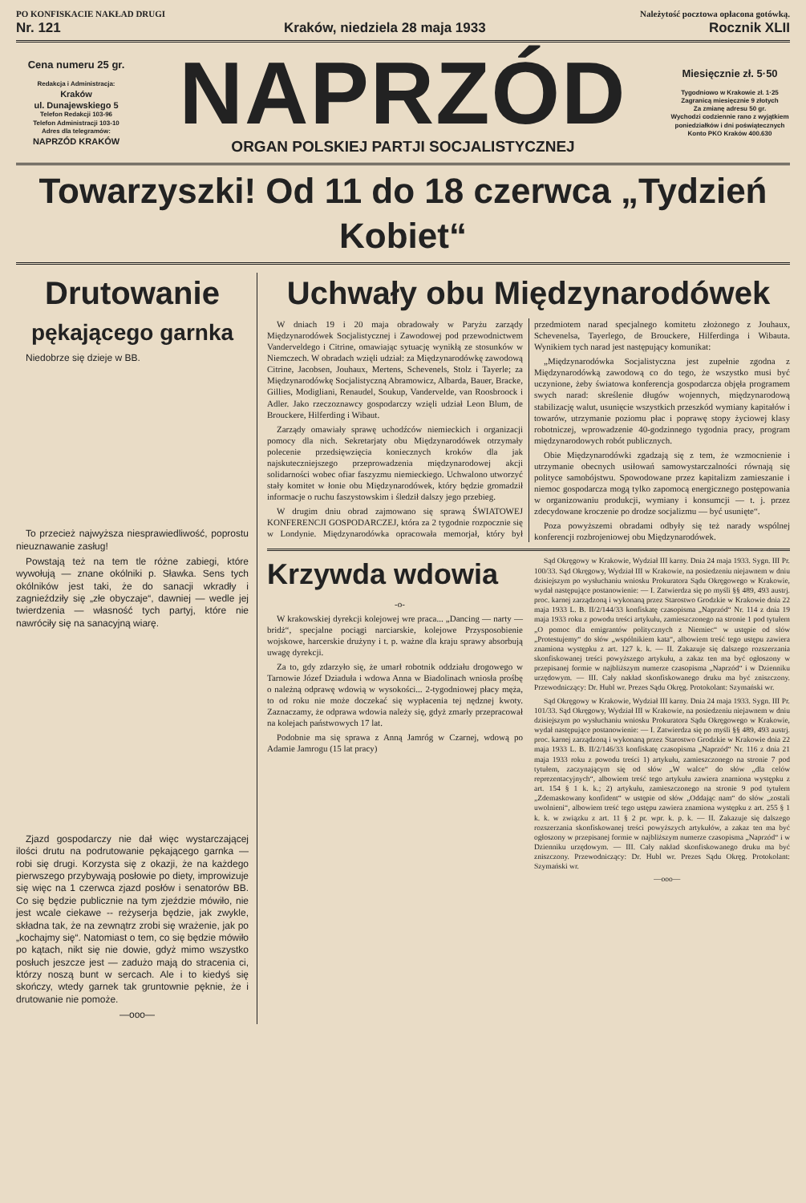PO KONFISKACIE NAKŁAD DRUGI Należytość pocztowa opłacona gotówką.
Nr. 121 Kraków, niedziela 28 maja 1933 Rocznik XLII
Cena numeru 25 gr.
Redakcja i Administracja:
Kraków
ul. Dunajewskiego 5
Telefon Redakcji 103-96
Telefon Administracji 103-10
Adres dla telegramów:
NAPRZÓD KRAKÓW
NAPRZÓD
ORGAN POLSKIEJ PARTJI SOCJALISTYCZNEJ
Miesięcznie zł. 5·50
Tygodniowo w Krakowie zł. 1·25
Zagranicą miesięcznie 9 złotych
Za zmianę adresu 50 gr.
Wychodzi codziennie rano z wyjątkiem poniedziałków i dni poświątecznych
Konto PKO Kraków 400.630
Towarzyszki! Od 11 do 18 czerwca „Tydzień Kobiet“
Drutowanie
pękającego garnka
Niedobrze się dzieje w BB.
To przecież najwyższa niesprawiedliwość, poprostu nieuznawanie zasług!
Powstają też na tem tle różne zabiegi, które wywołują — znane okólniki p. Sławka. Sens tych okólników jest taki, że do sanacji wkradły i zagnieździły się „złe obyczaje“, dawniej — wedle jej twierdzenia — własność tych partyj, które nie nawróciły się na sanacyjną wiarę.
Zjazd gospodarczy nie dał więc wystarczającej ilości drutu na podrutowanie pękającego garnka — robi się drugi. Korzysta się z okazji, że na każdego pierwszego przybywają posłowie po diety, improwizuje się więc na 1 czerwca zjazd posłów i senatorów BB. Co się będzie publicznie na tym zjeździe mówiło, nie jest wcale ciekawe -- reżyserja będzie, jak zwykle, składna tak, że na zewnątrz zrobi się wrażenie, jak po „kochajmy się“. Natomiast o tem, co się będzie mówiło po kątach, nikt się nie dowie, gdyż mimo wszystko posłuch jeszcze jest — zadużo mają do stracenia ci, którzy noszą bunt w sercach. Ale i to kiedyś się skończy, wtedy garnek tak gruntownie pęknie, że i drutowanie nie pomoże.
—ooo—
Uchwały obu Międzynarodówek
W dniach 19 i 20 maja obradowały w Paryżu zarządy Międzynarodówek Socjalistycznej i Zawodowej pod przewodnictwem Vanderveldego i Citrine, omawiając sytuację wynikłą ze stosunków w Niemczech. W obradach wzięli udział: za Międzynarodówkę zawodową Citrine, Jacobsen, Jouhaux, Mertens, Schevenels, Stolz i Tayerle; za Międzynarodówkę Socjalistyczną Abramowicz, Albarda, Bauer, Bracke, Gillies, Modigliani, Renaudel, Soukup, Vandervelde, van Roosbroock i Adler. Jako rzeczoznawcy gospodarczy wzięli udział Leon Blum, de Brouckere, Hilferding i Wibaut.
Zarządy omawiały sprawę uchodźców niemieckich i organizacji pomocy dla nich. Sekretarjaty obu Międzynarodówek otrzymały polecenie przedsięwzięcia koniecznych kroków dla jak najskuteczniejszego przeprowadzenia międzynarodowej akcji solidarności wobec ofiar faszyzmu niemieckiego. Uchwalono utworzyć stały komitet w łonie obu Międzynarodówek, który będzie gromadził informacje o ruchu faszystowskim i śledził dalszy jego przebieg.
W drugim dniu obrad zajmowano się sprawą ŚWIATOWEJ KONFERENCJI GOSPODARCZEJ, która za 2 tygodnie rozpocznie się w Londynie. Międzynarodówka opracowała memorjał, który był przedmiotem narad specjalnego komitetu złożonego z Jouhaux, Schevenelsa, Tayerlego, de Brouckere, Hilferdinga i Wibauta. Wynikiem tych narad jest następujący komunikat:
„Międzynarodówka Socjalistyczna jest zupełnie zgodna z Międzynarodówką zawodową co do tego, że wszystko musi być uczynione, żeby światowa konferencja gospodarcza objęła programem swych narad: skreślenie długów wojennych, międzynarodową stabilizację walut, usunięcie wszystkich przeszkód wymiany kapitałów i towarów, utrzymanie poziomu płac i poprawę stopy życiowej klasy robotniczej, wprowadzenie 40-godzinnego tygodnia pracy, program międzynarodowych robót publicznych.
Obie Międzynarodówki zgadzają się z tem, że wzmocnienie i utrzymanie obecnych usiłowań samowystarczalności równają się polityce samobójstwu. Spowodowane przez kapitalizm zamieszanie i niemoc gospodarcza mogą tylko zapomocą energicznego postępowania w organizowaniu produkcji, wymiany i konsumcji — t. j. przez zdecydowane kroczenie po drodze socjalizmu — być usunięte“.
Poza powyższemi obradami odbyły się też narady wspólnej konferencji rozbrojeniowej obu Międzynarodówek.
Krzywda wdowia
-o-
W krakowskiej dyrekcji kolejowej wre praca... „Dancing — narty — bridż“, specjalne pociągi narciarskie, kolejowe Przysposobienie wojskowe, harcerskie drużyny i t. p. ważne dla kraju sprawy absorbują uwagę dyrekcji.
Za to, gdy zdarzyło się, że umarł robotnik oddziału drogowego w Tarnowie Józef Dziaduła i wdowa Anna w Biadolinach wniosła prośbę o należną odprawę wdowią w wysokości... 2-tygodniowej płacy męża, to od roku nie może doczekać się wypłacenia tej nędznej kwoty. Zaznaczamy, że odprawa wdowia należy się, gdyż zmarły przepracował na kolejach państwowych 17 lat.
Podobnie ma się sprawa z Anną Jamróg w Czarnej, wdową po Adamie Jamrogu (15 lat pracy)
Sąd Okręgowy w Krakowie, Wydział III karny. Dnia 24 maja 1933. Sygn. III Pr. 100/33. Sąd Okręgowy, Wydział III w Krakowie, na posiedzeniu niejawnem w dniu dzisiejszym po wysłuchaniu wniosku Prokuratora Sądu Okręgowego w Krakowie, wydał następujące postanowienie: — I. Zatwierdza się po myśli §§ 489, 493 austrj. proc. karnej zarządzoną i wykonaną przez Starostwo Grodzkie w Krakowie dnia 22 maja 1933 L. B. II/2/144/33 konfiskatę czasopisma „Naprzód“ Nr. 114 z dnia 19 maja 1933 roku z powodu treści artykułu, zamieszczonego na stronie 1 pod tytułem „O pomoc dla emigrantów politycznych z Niemiec“ w ustępie od słów „Protestujemy“ do słów „wspólnikiem kata“, albowiem treść tego ustępu zawiera znamiona występku z art. 127 k. k. — II. Zakazuje się dalszego rozszerzania skonfiskowanej treści powyższego artykułu, a zakaz ten ma być ogłoszony w przepisanej formie w najbliższym numerze czasopisma „Naprzód“ i w Dzienniku urzędowym. — III. Cały nakład skonfiskowanego druku ma być zniszczony. Przewodniczący: Dr. Hubl wr. Prezes Sądu Okręg. Protokolant: Szymański wr.
Sąd Okręgowy w Krakowie, Wydział III karny. Dnia 24 maja 1933. Sygn. III Pr. 101/33. Sąd Okręgowy, Wydział III w Krakowie, na posiedzeniu niejawnem w dniu dzisiejszym po wysłuchaniu wniosku Prokuratora Sądu Okręgowego w Krakowie, wydał następujące postanowienie: — I. Zatwierdza się po myśli §§ 489, 493 austrj. proc. karnej zarządzoną i wykonaną przez Starostwo Grodzkie w Krakowie dnia 22 maja 1933 L. B. II/2/146/33 konfiskatę czasopisma „Naprzód“ Nr. 116 z dnia 21 maja 1933 roku z powodu treści 1) artykułu, zamieszczonego na stronie 7 pod tytułem, zaczynającym się od słów „W walce“ do słów „dla celów reprezentacyjnych“, albowiem treść tego artykułu zawiera znamiona występku z art. 154 § 1 k. k.; 2) artykułu, zamieszczonego na stronie 9 pod tytułem „Zdemaskowany konfident“ w ustępie od słów „Oddając nam“ do słów „zostali uwolnieni“, albowiem treść tego ustępu zawiera znamiona występku z art. 255 § 1 k. k. w związku z art. 11 § 2 pr. wpr. k. p. k. — II. Zakazuje się dalszego rozszerzania skonfiskowanej treści powyższych artykułów, a zakaz ten ma być ogłoszony w przepisanej formie w najbliższym numerze czasopisma „Naprzód“ i w Dzienniku urzędowym. — III. Cały nakład skonfiskowanego druku ma być zniszczony. Przewodniczący: Dr. Hubl wr. Prezes Sądu Okręg. Protokolant: Szymański wr.
—ooo—